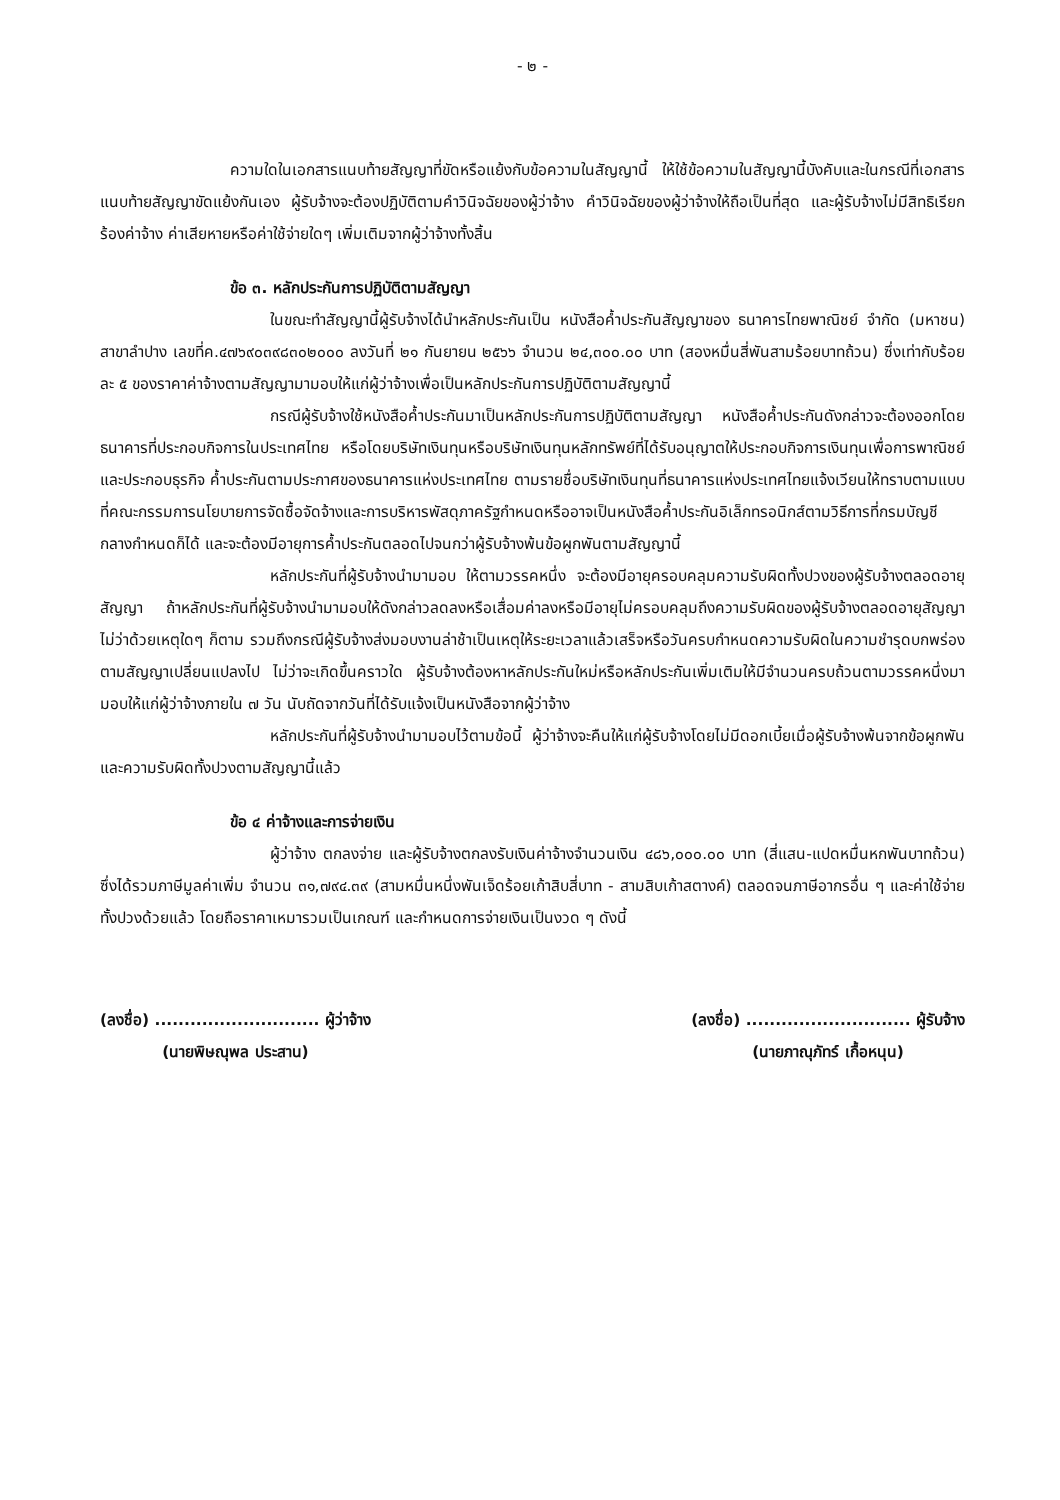- ๒ -
ความใดในเอกสารแนบท้ายสัญญาที่ขัดหรือแย้งกับข้อความในสัญญานี้ ให้ใช้ข้อความในสัญญานี้บังคับและในกรณีที่เอกสารแนบท้ายสัญญาขัดแย้งกันเอง ผู้รับจ้างจะต้องปฏิบัติตามคำวินิจฉัยของผู้ว่าจ้าง คำวินิจฉัยของผู้ว่าจ้างให้ถือเป็นที่สุด และผู้รับจ้างไม่มีสิทธิเรียกร้องค่าจ้าง ค่าเสียหายหรือค่าใช้จ่ายใดๆ เพิ่มเติมจากผู้ว่าจ้างทั้งสิ้น
ข้อ ๓. หลักประกันการปฏิบัติตามสัญญา
ในขณะทำสัญญานี้ผู้รับจ้างได้นำหลักประกันเป็น หนังสือค้ำประกันสัญญาของ ธนาคารไทยพาณิชย์ จำกัด (มหาชน) สาขาลำปาง เลขที่ค.๔๗๖๙๐๓๙๘๓๐๒๐๐๐ ลงวันที่ ๒๑ กันยายน ๒๕๖๖ จำนวน ๒๔,๓๐๐.๐๐ บาท (สองหมื่นสี่พันสามร้อยบาทถ้วน) ซึ่งเท่ากับร้อยละ ๕ ของราคาค่าจ้างตามสัญญามามอบให้แก่ผู้ว่าจ้างเพื่อเป็นหลักประกันการปฏิบัติตามสัญญานี้
กรณีผู้รับจ้างใช้หนังสือค้ำประกันมาเป็นหลักประกันการปฏิบัติตามสัญญา หนังสือค้ำประกันดังกล่าวจะต้องออกโดยธนาคารที่ประกอบกิจการในประเทศไทย หรือโดยบริษัทเงินทุนหรือบริษัทเงินทุนหลักทรัพย์ที่ได้รับอนุญาตให้ประกอบกิจการเงินทุนเพื่อการพาณิชย์และประกอบธุรกิจ ค้ำประกันตามประกาศของธนาคารแห่งประเทศไทย ตามรายชื่อบริษัทเงินทุนที่ธนาคารแห่งประเทศไทยแจ้งเวียนให้ทราบตามแบบที่คณะกรรมการนโยบายการจัดซื้อจัดจ้างและการบริหารพัสดุภาครัฐกำหนดหรืออาจเป็นหนังสือค้ำประกันอิเล็กทรอนิกส์ตามวิธีการที่กรมบัญชีกลางกำหนดก็ได้ และจะต้องมีอายุการค้ำประกันตลอดไปจนกว่าผู้รับจ้างพ้นข้อผูกพันตามสัญญานี้
หลักประกันที่ผู้รับจ้างนำมามอบ ให้ตามวรรคหนึ่ง จะต้องมีอายุครอบคลุมความรับผิดทั้งปวงของผู้รับจ้างตลอดอายุสัญญา ถ้าหลักประกันที่ผู้รับจ้างนำมามอบให้ดังกล่าวลดลงหรือเสื่อมค่าลงหรือมีอายุไม่ครอบคลุมถึงความรับผิดของผู้รับจ้างตลอดอายุสัญญา ไม่ว่าด้วยเหตุใดๆ ก็ตาม รวมถึงกรณีผู้รับจ้างส่งมอบงานล่าช้าเป็นเหตุให้ระยะเวลาแล้วเสร็จหรือวันครบกำหนดความรับผิดในความชำรุดบกพร่องตามสัญญาเปลี่ยนแปลงไป ไม่ว่าจะเกิดขึ้นคราวใด ผู้รับจ้างต้องหาหลักประกันใหม่หรือหลักประกันเพิ่มเติมให้มีจำนวนครบถ้วนตามวรรคหนึ่งมามอบให้แก่ผู้ว่าจ้างภายใน ๗ วัน นับถัดจากวันที่ได้รับแจ้งเป็นหนังสือจากผู้ว่าจ้าง
หลักประกันที่ผู้รับจ้างนำมามอบไว้ตามข้อนี้ ผู้ว่าจ้างจะคืนให้แก่ผู้รับจ้างโดยไม่มีดอกเบี้ยเมื่อผู้รับจ้างพ้นจากข้อผูกพันและความรับผิดทั้งปวงตามสัญญานี้แล้ว
ข้อ ๔ ค่าจ้างและการจ่ายเงิน
ผู้ว่าจ้าง ตกลงจ่าย และผู้รับจ้างตกลงรับเงินค่าจ้างจำนวนเงิน ๔๘๖,๐๐๐.๐๐ บาท (สี่แสน-แปดหมื่นหกพันบาทถ้วน) ซึ่งได้รวมภาษีมูลค่าเพิ่ม จำนวน ๓๑,๗๙๔.๓๙ (สามหมื่นหนึ่งพันเจ็ดร้อยเก้าสิบสี่บาท - สามสิบเก้าสตางค์) ตลอดจนภาษีอากรอื่น ๆ และค่าใช้จ่ายทั้งปวงด้วยแล้ว โดยถือราคาเหมารวมเป็นเกณฑ์ และกำหนดการจ่ายเงินเป็นงวด ๆ ดังนี้
(ลงชื่อ) ............................ ผู้ว่าจ้าง
(นายพิษณุพล ประสาน)
(ลงชื่อ) ............................ ผู้รับจ้าง
(นายภาณุภัทร์ เกื้อหนุน)